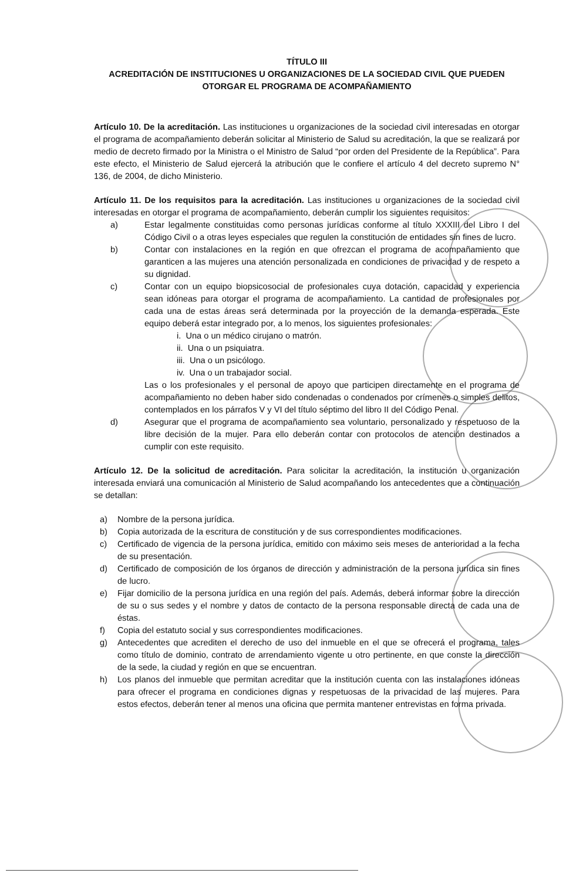TÍTULO III
ACREDITACIÓN DE INSTITUCIONES U ORGANIZACIONES DE LA SOCIEDAD CIVIL QUE PUEDEN OTORGAR EL PROGRAMA DE ACOMPAÑAMIENTO
Artículo 10. De la acreditación. Las instituciones u organizaciones de la sociedad civil interesadas en otorgar el programa de acompañamiento deberán solicitar al Ministerio de Salud su acreditación, la que se realizará por medio de decreto firmado por la Ministra o el Ministro de Salud “por orden del Presidente de la República”. Para este efecto, el Ministerio de Salud ejercerá la atribución que le confiere el artículo 4 del decreto supremo N° 136, de 2004, de dicho Ministerio.
Artículo 11. De los requisitos para la acreditación. Las instituciones u organizaciones de la sociedad civil interesadas en otorgar el programa de acompañamiento, deberán cumplir los siguientes requisitos:
a) Estar legalmente constituidas como personas jurídicas conforme al título XXXIII del Libro I del Código Civil o a otras leyes especiales que regulen la constitución de entidades sin fines de lucro.
b) Contar con instalaciones en la región en que ofrezcan el programa de acompañamiento que garanticen a las mujeres una atención personalizada en condiciones de privacidad y de respeto a su dignidad.
c) Contar con un equipo biopsicosocial de profesionales cuya dotación, capacidad y experiencia sean idóneas para otorgar el programa de acompañamiento. La cantidad de profesionales por cada una de estas áreas será determinada por la proyección de la demanda esperada. Este equipo deberá estar integrado por, a lo menos, los siguientes profesionales:
i. Una o un médico cirujano o matrón.
ii. Una o un psiquiatra.
iii. Una o un psicólogo.
iv. Una o un trabajador social.
Las o los profesionales y el personal de apoyo que participen directamente en el programa de acompañamiento no deben haber sido condenadas o condenados por crímenes o simples delitos, contemplados en los párrafos V y VI del título séptimo del libro II del Código Penal.
d) Asegurar que el programa de acompañamiento sea voluntario, personalizado y respetuoso de la libre decisión de la mujer. Para ello deberán contar con protocolos de atención destinados a cumplir con este requisito.
Artículo 12. De la solicitud de acreditación. Para solicitar la acreditación, la institución u organización interesada enviará una comunicación al Ministerio de Salud acompañando los antecedentes que a continuación se detallan:
a) Nombre de la persona jurídica.
b) Copia autorizada de la escritura de constitución y de sus correspondientes modificaciones.
c) Certificado de vigencia de la persona jurídica, emitido con máximo seis meses de anterioridad a la fecha de su presentación.
d) Certificado de composición de los órganos de dirección y administración de la persona jurídica sin fines de lucro.
e) Fijar domicilio de la persona jurídica en una región del país. Además, deberá informar sobre la dirección de su o sus sedes y el nombre y datos de contacto de la persona responsable directa de cada una de éstas.
f) Copia del estatuto social y sus correspondientes modificaciones.
g) Antecedentes que acrediten el derecho de uso del inmueble en el que se ofrecerá el programa, tales como título de dominio, contrato de arrendamiento vigente u otro pertinente, en que conste la dirección de la sede, la ciudad y región en que se encuentran.
h) Los planos del inmueble que permitan acreditar que la institución cuenta con las instalaciones idóneas para ofrecer el programa en condiciones dignas y respetuosas de la privacidad de las mujeres. Para estos efectos, deberán tener al menos una oficina que permita mantener entrevistas en forma privada.